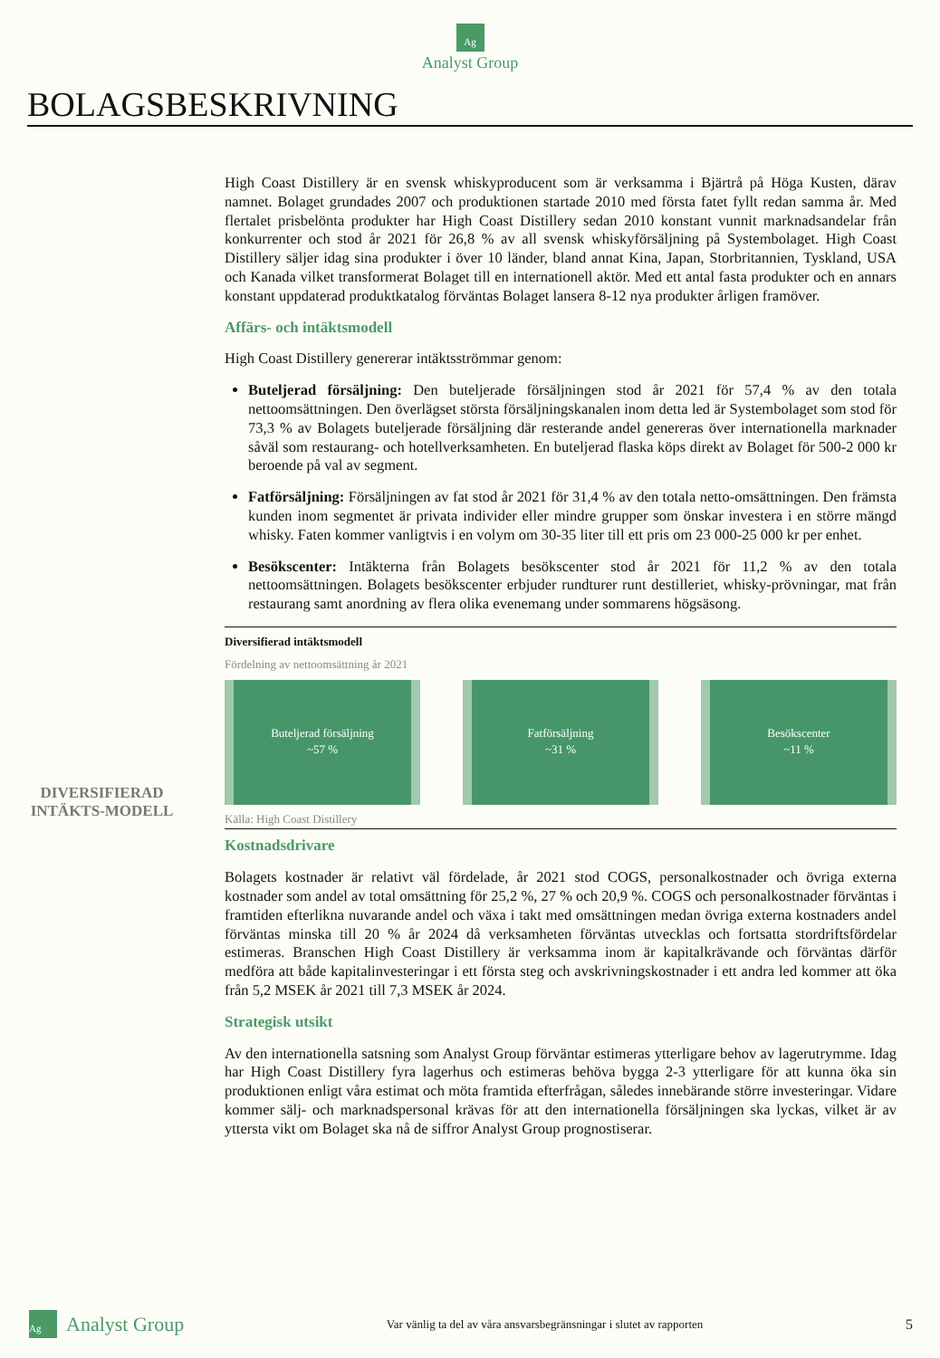Ag
Analyst Group
BOLAGSBESKRIVNING
DIVERSIFIERAD INTÄKTS-MODELL
High Coast Distillery är en svensk whiskyproducent som är verksamma i Bjärtrå på Höga Kusten, därav namnet. Bolaget grundades 2007 och produktionen startade 2010 med första fatet fyllt redan samma år. Med flertalet prisbelönta produkter har High Coast Distillery sedan 2010 konstant vunnit marknadsandelar från konkurrenter och stod år 2021 för 26,8 % av all svensk whiskyförsäljning på Systembolaget. High Coast Distillery säljer idag sina produkter i över 10 länder, bland annat Kina, Japan, Storbritannien, Tyskland, USA och Kanada vilket transformerat Bolaget till en internationell aktör. Med ett antal fasta produkter och en annars konstant uppdaterad produktkatalog förväntas Bolaget lansera 8-12 nya produkter årligen framöver.
Affärs- och intäktsmodell
High Coast Distillery genererar intäktsströmmar genom:
Buteljerad försäljning: Den buteljerade försäljningen stod år 2021 för 57,4 % av den totala nettoomsättningen. Den överlägset största försäljningskanalen inom detta led är Systembolaget som stod för 73,3 % av Bolagets buteljerade försäljning där resterande andel genereras över internationella marknader såväl som restaurang- och hotellverksamheten. En buteljerad flaska köps direkt av Bolaget för 500-2 000 kr beroende på val av segment.
Fatförsäljning: Försäljningen av fat stod år 2021 för 31,4 % av den totala netto-omsättningen. Den främsta kunden inom segmentet är privata individer eller mindre grupper som önskar investera i en större mängd whisky. Faten kommer vanligtvis i en volym om 30-35 liter till ett pris om 23 000-25 000 kr per enhet.
Besökscenter: Intäkterna från Bolagets besökscenter stod år 2021 för 11,2 % av den totala nettoomsättningen. Bolagets besökscenter erbjuder rundturer runt destilleriet, whisky-prövningar, mat från restaurang samt anordning av flera olika evenemang under sommarens högsäsong.
Diversifierad intäktsmodell
Fördelning av nettoomsättning år 2021
Buteljerad försäljning
~57 %
Fatförsäljning
~31 %
Besökscenter
~11 %
Källa: High Coast Distillery
Kostnadsdrivare
Bolagets kostnader är relativt väl fördelade, år 2021 stod COGS, personalkostnader och övriga externa kostnader som andel av total omsättning för 25,2 %, 27 % och 20,9 %. COGS och personalkostnader förväntas i framtiden efterlikna nuvarande andel och växa i takt med omsättningen medan övriga externa kostnaders andel förväntas minska till 20 % år 2024 då verksamheten förväntas utvecklas och fortsatta stordriftsfördelar estimeras. Branschen High Coast Distillery är verksamma inom är kapitalkrävande och förväntas därför medföra att både kapitalinvesteringar i ett första steg och avskrivningskostnader i ett andra led kommer att öka från 5,2 MSEK år 2021 till 7,3 MSEK år 2024.
Strategisk utsikt
Av den internationella satsning som Analyst Group förväntar estimeras ytterligare behov av lagerutrymme. Idag har High Coast Distillery fyra lagerhus och estimeras behöva bygga 2-3 ytterligare för att kunna öka sin produktionen enligt våra estimat och möta framtida efterfrågan, således innebärande större investeringar. Vidare kommer sälj- och marknadspersonal krävas för att den internationella försäljningen ska lyckas, vilket är av yttersta vikt om Bolaget ska nå de siffror Analyst Group prognostiserar.
Ag Analyst Group Var vänlig ta del av våra ansvarsbegränsningar i slutet av rapporten 5